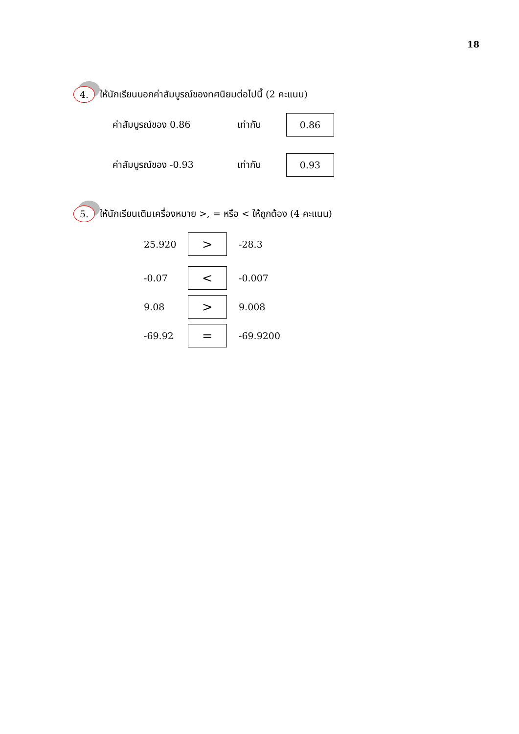18
4. ให้นักเรียนบอกค่าสัมบูรณ์ของทศนิยมต่อไปนี้ (2 คะแนน)
ค่าสัมบูรณ์ของ 0.86 เท่ากับ
0.86
ค่าสัมบูรณ์ของ -0.93 เท่ากับ
0.93
5. ให้นักเรียนเติมเครื่องหมาย >, = หรือ < ให้ถูกต้อง (4 คะแนน)
25.920
>
-28.3
-0.07
<
-0.007
9.08
>
9.008
-69.92
=
-69.9200